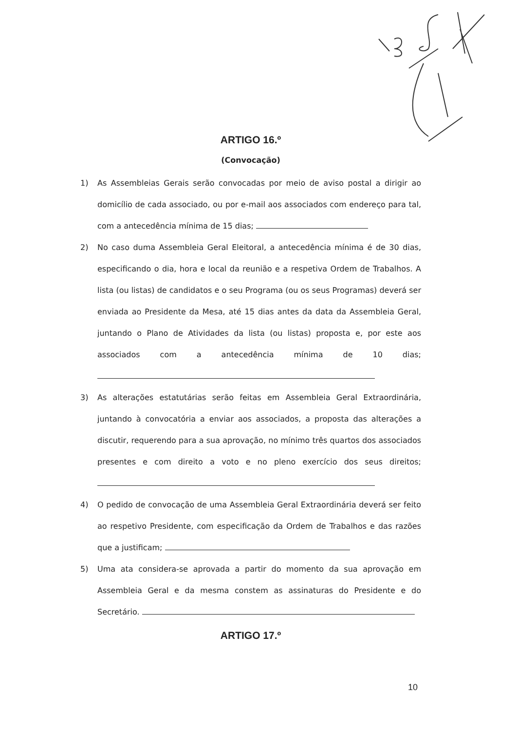ARTIGO 16.º
(Convocação)
1) As Assembleias Gerais serão convocadas por meio de aviso postal a dirigir ao domicílio de cada associado, ou por e-mail aos associados com endereço para tal, com a antecedência mínima de 15 dias;
2) No caso duma Assembleia Geral Eleitoral, a antecedência mínima é de 30 dias, especificando o dia, hora e local da reunião e a respetiva Ordem de Trabalhos. A lista (ou listas) de candidatos e o seu Programa (ou os seus Programas) deverá ser enviada ao Presidente da Mesa, até 15 dias antes da data da Assembleia Geral, juntando o Plano de Atividades da lista (ou listas) proposta e, por este aos associados com a antecedência mínima de 10 dias;
3) As alterações estatutárias serão feitas em Assembleia Geral Extraordinária, juntando à convocatória a enviar aos associados, a proposta das alterações a discutir, requerendo para a sua aprovação, no mínimo três quartos dos associados presentes e com direito a voto e no pleno exercício dos seus direitos;
4) O pedido de convocação de uma Assembleia Geral Extraordinária deverá ser feito ao respetivo Presidente, com especificação da Ordem de Trabalhos e das razões que a justificam;
5) Uma ata considera-se aprovada a partir do momento da sua aprovação em Assembleia Geral e da mesma constem as assinaturas do Presidente e do Secretário.
ARTIGO 17.º
10